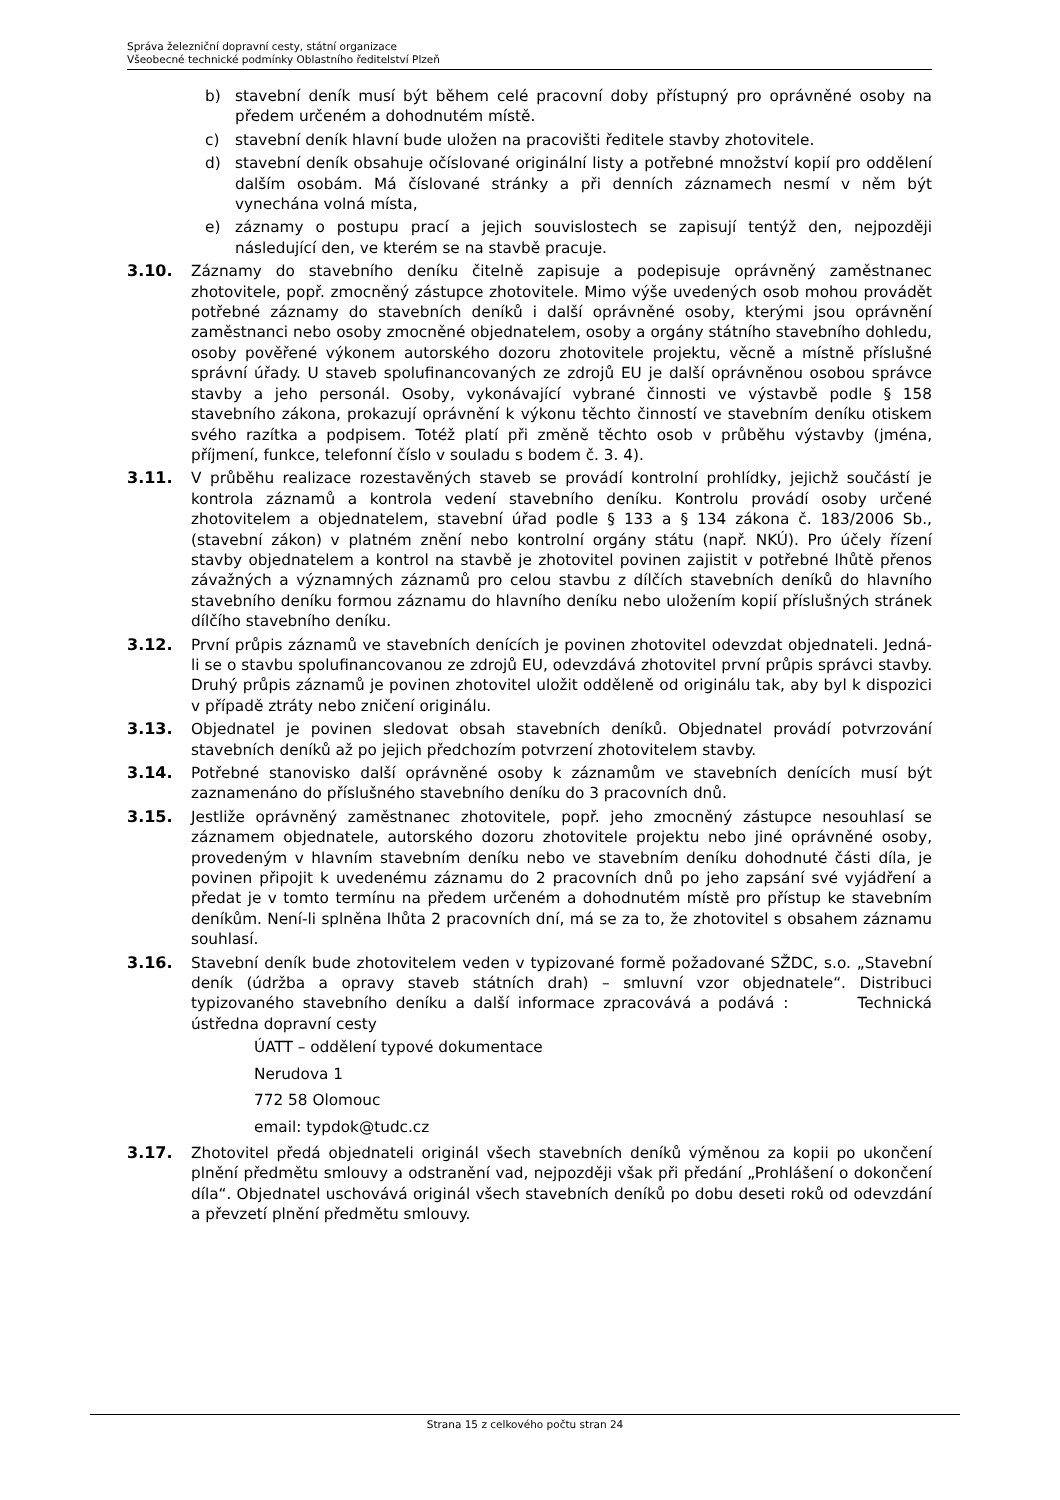Správa železniční dopravní cesty, státní organizace
Všeobecné technické podmínky Oblastního ředitelství Plzeň
b) stavební deník musí být během celé pracovní doby přístupný pro oprávněné osoby na předem určeném a dohodnutém místě.
c) stavební deník hlavní bude uložen na pracovišti ředitele stavby zhotovitele.
d) stavební deník obsahuje očíslované originální listy a potřebné množství kopií pro oddělení dalším osobám. Má číslované stránky a při denních záznamech nesmí v něm být vynechána volná místa,
e) záznamy o postupu prací a jejich souvislostech se zapisují tentýž den, nejpozději následující den, ve kterém se na stavbě pracuje.
3.10. Záznamy do stavebního deníku čitelně zapisuje a podepisuje oprávněný zaměstnanec zhotovitele, popř. zmocněný zástupce zhotovitele. Mimo výše uvedených osob mohou provádět potřebné záznamy do stavebních deníků i další oprávněné osoby, kterými jsou oprávnění zaměstnanci nebo osoby zmocněné objednatelem, osoby a orgány státního stavebního dohledu, osoby pověřené výkonem autorského dozoru zhotovitele projektu, věcně a místně příslušné správní úřady. U staveb spolufinancovaných ze zdrojů EU je další oprávněnou osobou správce stavby a jeho personál. Osoby, vykonávající vybrané činnosti ve výstavbě podle § 158 stavebního zákona, prokazují oprávnění k výkonu těchto činností ve stavebním deníku otiskem svého razítka a podpisem. Totéž platí při změně těchto osob v průběhu výstavby (jména, příjmení, funkce, telefonní číslo v souladu s bodem č. 3. 4).
3.11. V průběhu realizace rozestavěných staveb se provádí kontrolní prohlídky, jejichž součástí je kontrola záznamů a kontrola vedení stavebního deníku. Kontrolu provádí osoby určené zhotovitelem a objednatelem, stavební úřad podle § 133 a § 134 zákona č. 183/2006 Sb., (stavební zákon) v platném znění nebo kontrolní orgány státu (např. NKÚ). Pro účely řízení stavby objednatelem a kontrol na stavbě je zhotovitel povinen zajistit v potřebné lhůtě přenos závažných a významných záznamů pro celou stavbu z dílčích stavebních deníků do hlavního stavebního deníku formou záznamu do hlavního deníku nebo uložením kopií příslušných stránek dílčího stavebního deníku.
3.12. První průpis záznamů ve stavebních denících je povinen zhotovitel odevzdat objednateli. Jedná-li se o stavbu spolufinancovanou ze zdrojů EU, odevzdává zhotovitel první průpis správci stavby. Druhý průpis záznamů je povinen zhotovitel uložit odděleně od originálu tak, aby byl k dispozici v případě ztráty nebo zničení originálu.
3.13. Objednatel je povinen sledovat obsah stavebních deníků. Objednatel provádí potvrzování stavebních deníků až po jejich předchozím potvrzení zhotovitelem stavby.
3.14. Potřebné stanovisko další oprávněné osoby k záznamům ve stavebních denících musí být zaznamenáno do příslušného stavebního deníku do 3 pracovních dnů.
3.15. Jestliže oprávněný zaměstnanec zhotovitele, popř. jeho zmocněný zástupce nesouhlasí se záznamem objednatele, autorského dozoru zhotovitele projektu nebo jiné oprávněné osoby, provedeným v hlavním stavebním deníku nebo ve stavebním deníku dohodnuté části díla, je povinen připojit k uvedenému záznamu do 2 pracovních dnů po jeho zapsání své vyjádření a předat je v tomto termínu na předem určeném a dohodnutém místě pro přístup ke stavebním deníkům. Není-li splněna lhůta 2 pracovních dní, má se za to, že zhotovitel s obsahem záznamu souhlasí.
3.16. Stavební deník bude zhotovitelem veden v typizované formě požadované SŽDC, s.o. „Stavební deník (údržba a opravy staveb státních drah) – smluvní vzor objednatele“. Distribuci typizovaného stavebního deníku a další informace zpracovává a podává : Technická ústředna dopravní cesty
ÚATT – oddělení typové dokumentace
Nerudova 1
772 58 Olomouc
email: typdok@tudc.cz
3.17. Zhotovitel předá objednateli originál všech stavebních deníků výměnou za kopii po ukončení plnění předmětu smlouvy a odstranění vad, nejpozději však při předání „Prohlášení o dokončení díla“. Objednatel uschovává originál všech stavebních deníků po dobu deseti roků od odevzdání a převzetí plnění předmětu smlouvy.
Strana 15 z celkového počtu stran 24